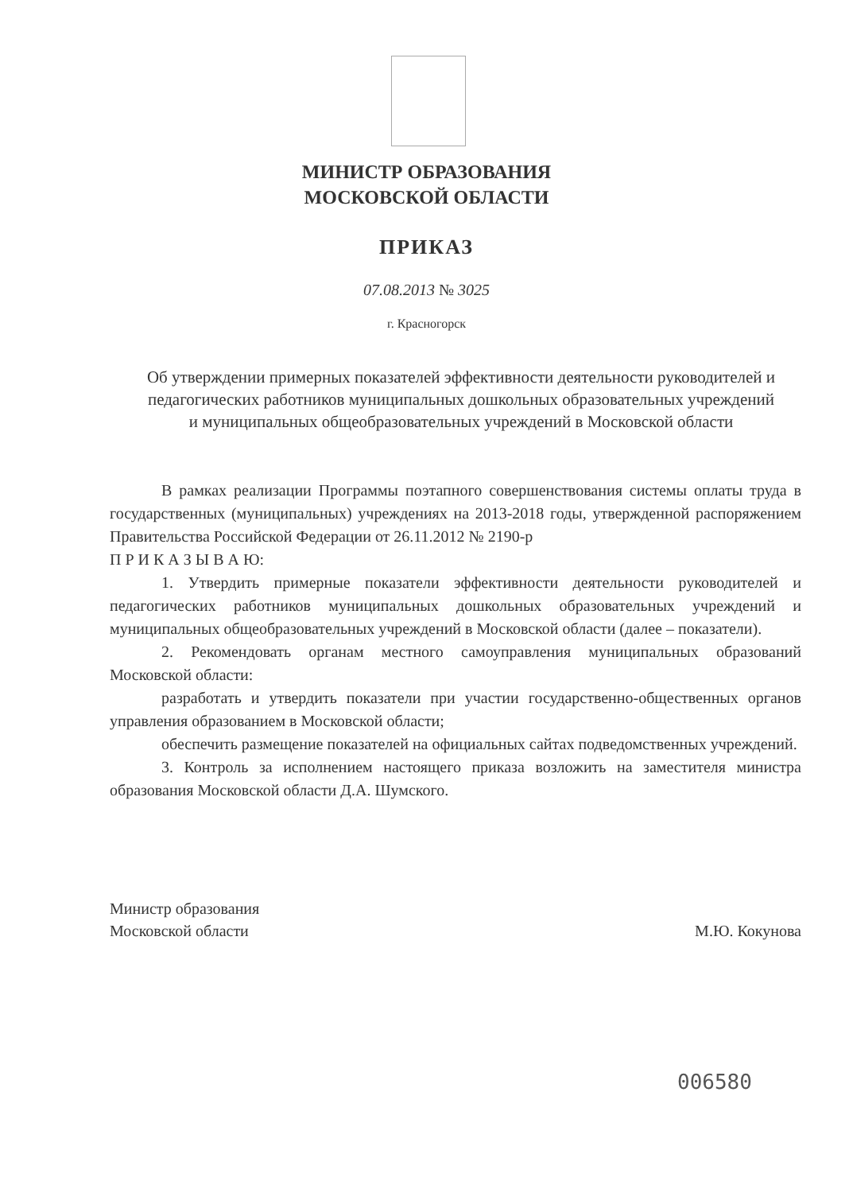МИНИСТР ОБРАЗОВАНИЯ
МОСКОВСКОЙ ОБЛАСТИ
ПРИКАЗ
07.08.2013 № 3025
г. Красногорск
Об утверждении примерных показателей эффективности деятельности руководителей и педагогических работников муниципальных дошкольных образовательных учреждений и муниципальных общеобразовательных учреждений в Московской области
В рамках реализации Программы поэтапного совершенствования системы оплаты труда в государственных (муниципальных) учреждениях на 2013-2018 годы, утвержденной распоряжением Правительства Российской Федерации от 26.11.2012 № 2190-р
П Р И К А З Ы В А Ю:
1. Утвердить примерные показатели эффективности деятельности руководителей и педагогических работников муниципальных дошкольных образовательных учреждений и муниципальных общеобразовательных учреждений в Московской области (далее – показатели).
2. Рекомендовать органам местного самоуправления муниципальных образований Московской области:
разработать и утвердить показатели при участии государственно-общественных органов управления образованием в Московской области;
обеспечить размещение показателей на официальных сайтах подведомственных учреждений.
3. Контроль за исполнением настоящего приказа возложить на заместителя министра образования Московской области Д.А. Шумского.
Министр образования
Московской области
М.Ю. Кокунова
006580